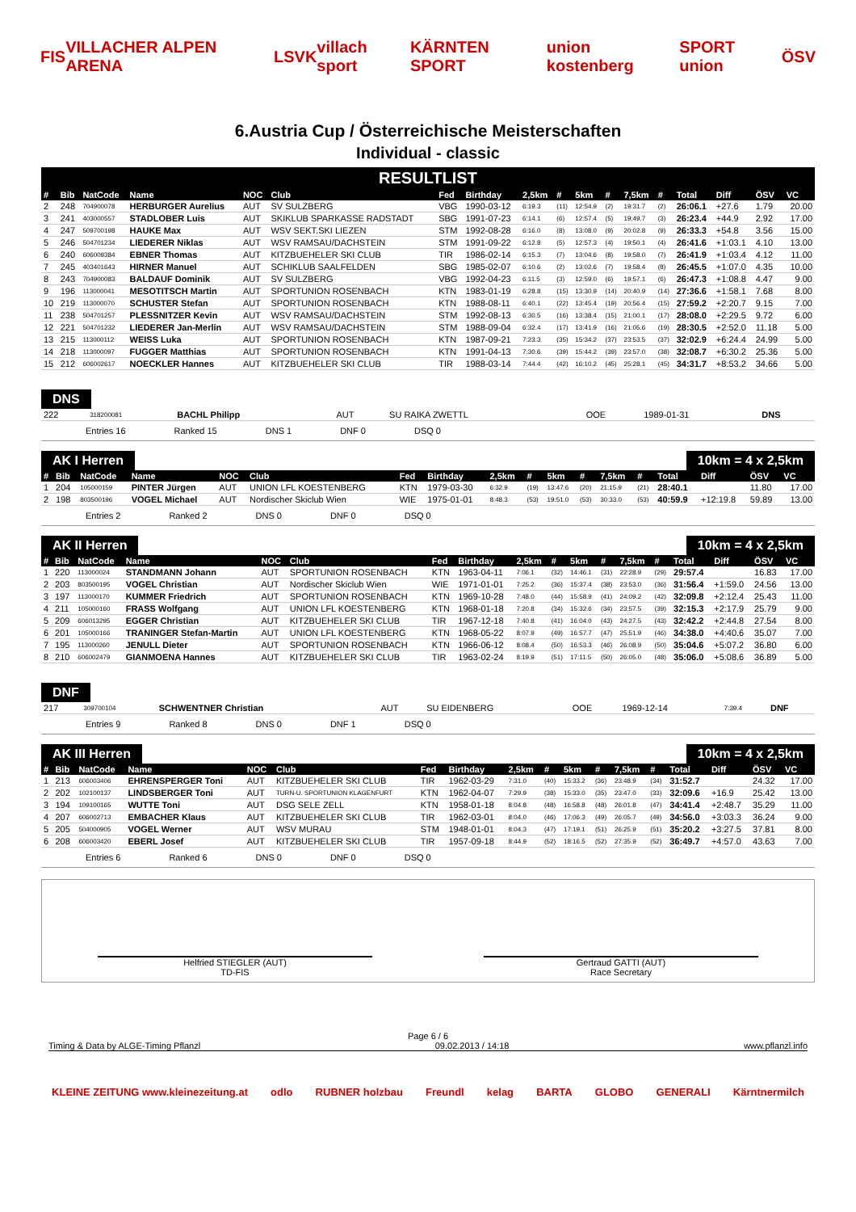FIS VILLACHER ALPEN ARENA LSVK villach sport KÄRNTEN SPORT union kostenberg SPORT union ÖSV
6.Austria Cup / Österreichische Meisterschaften
Individual - classic
RESULTLIST
| # | Bib | NatCode | Name | NOC | Club | Fed | Birthday | 2,5km | # | 5km | # | 7,5km | # | Total | Diff | ÖSV | VC |
| --- | --- | --- | --- | --- | --- | --- | --- | --- | --- | --- | --- | --- | --- | --- | --- | --- | --- |
| 2 | 248 | 704900078 | HERBURGER Aurelius | AUT | SV SULZBERG | VBG | 1990-03-12 | 6:19.3 | (11) | 12:54.9 | (2) | 19:31.7 | (2) | 26:06.1 | +27.6 | 1.79 | 20.00 |
| 3 | 241 | 403000557 | STADLOBER Luis | AUT | SKIKLUB SPARKASSE RADSTADT | SBG | 1991-07-23 | 6:14.1 | (6) | 12:57.4 | (5) | 19:49.7 | (3) | 26:23.4 | +44.9 | 2.92 | 17.00 |
| 4 | 247 | 509700198 | HAUKE Max | AUT | WSV SEKT.SKI LIEZEN | STM | 1992-08-28 | 6:16.0 | (8) | 13:08.0 | (9) | 20:02.8 | (9) | 26:33.3 | +54.8 | 3.56 | 15.00 |
| 5 | 246 | 504701234 | LIEDERER Niklas | AUT | WSV RAMSAU/DACHSTEIN | STM | 1991-09-22 | 6:12.8 | (5) | 12:57.3 | (4) | 19:50.1 | (4) | 26:41.6 | +1:03.1 | 4.10 | 13.00 |
| 6 | 240 | 606009384 | EBNER Thomas | AUT | KITZBUEHELER SKI CLUB | TIR | 1986-02-14 | 6:15.3 | (7) | 13:04.6 | (8) | 19:58.0 | (7) | 26:41.9 | +1:03.4 | 4.12 | 11.00 |
| 7 | 245 | 403401643 | HIRNER Manuel | AUT | SCHIKLUB SAALFELDEN | SBG | 1985-02-07 | 6:10.6 | (2) | 13:02.6 | (7) | 19:58.4 | (8) | 26:45.5 | +1:07.0 | 4.35 | 10.00 |
| 8 | 243 | 704900083 | BALDAUF Dominik | AUT | SV SULZBERG | VBG | 1992-04-23 | 6:11.5 | (3) | 12:59.0 | (6) | 19:57.1 | (6) | 26:47.3 | +1:08.8 | 4.47 | 9.00 |
| 9 | 196 | 113000041 | MESOTITSCH Martin | AUT | SPORTUNION ROSENBACH | KTN | 1983-01-19 | 6:28.8 | (15) | 13:30.9 | (14) | 20:40.9 | (14) | 27:36.6 | +1:58.1 | 7.68 | 8.00 |
| 10 | 219 | 113000070 | SCHUSTER Stefan | AUT | SPORTUNION ROSENBACH | KTN | 1988-08-11 | 6:40.1 | (22) | 13:45.4 | (19) | 20:56.4 | (15) | 27:59.2 | +2:20.7 | 9.15 | 7.00 |
| 11 | 238 | 504701257 | PLESSNITZER Kevin | AUT | WSV RAMSAU/DACHSTEIN | STM | 1992-08-13 | 6:30.5 | (16) | 13:38.4 | (15) | 21:00.1 | (17) | 28:08.0 | +2:29.5 | 9.72 | 6.00 |
| 12 | 221 | 504701232 | LIEDERER Jan-Merlin | AUT | WSV RAMSAU/DACHSTEIN | STM | 1988-09-04 | 6:32.4 | (17) | 13:41.9 | (16) | 21:05.6 | (19) | 28:30.5 | +2:52.0 | 11.18 | 5.00 |
| 13 | 215 | 113000112 | WEISS Luka | AUT | SPORTUNION ROSENBACH | KTN | 1987-09-21 | 7:23.3 | (35) | 15:34.2 | (37) | 23:53.5 | (37) | 32:02.9 | +6:24.4 | 24.99 | 5.00 |
| 14 | 218 | 113000097 | FUGGER Matthias | AUT | SPORTUNION ROSENBACH | KTN | 1991-04-13 | 7:30.6 | (39) | 15:44.2 | (39) | 23:57.0 | (38) | 32:08.7 | +6:30.2 | 25.36 | 5.00 |
| 15 | 212 | 606002617 | NOECKLER Hannes | AUT | KITZBUEHELER SKI CLUB | TIR | 1988-03-14 | 7:44.4 | (42) | 16:10.2 | (45) | 25:28.1 | (45) | 34:31.7 | +8:53.2 | 34.66 | 5.00 |
DNS
| 222 | 318200081 | BACHL Philipp | AUT | SU RAIKA ZWETTL | OOE | 1989-01-31 | DNS |
Entries 16 Ranked 15 DNS 1 DNF 0 DSQ 0
AK I Herren 10km = 4 x 2,5km
| # | Bib | NatCode | Name | NOC | Club | Fed | Birthday | 2,5km | # | 5km | # | 7,5km | # | Total | Diff | ÖSV | VC |
| --- | --- | --- | --- | --- | --- | --- | --- | --- | --- | --- | --- | --- | --- | --- | --- | --- | --- |
| 1 | 204 | 105000159 | PINTER Jürgen | AUT | UNION LFL KOESTENBERG | KTN | 1979-03-30 | 6:32.9 | (19) | 13:47.6 | (20) | 21:15.9 | (21) | 28:40.1 | | 11.80 | 17.00 |
| 2 | 198 | 803500196 | VOGEL Michael | AUT | Nordischer Skiclub Wien | WIE | 1975-01-01 | 8:48.3 | (53) | 19:51.0 | (53) | 30:33.0 | (53) | 40:59.9 | +12:19.8 | 59.89 | 13.00 |
Entries 2 Ranked 2 DNS 0 DNF 0 DSQ 0
AK II Herren 10km = 4 x 2,5km
| # | Bib | NatCode | Name | NOC | Club | Fed | Birthday | 2,5km | # | 5km | # | 7,5km | # | Total | Diff | ÖSV | VC |
| --- | --- | --- | --- | --- | --- | --- | --- | --- | --- | --- | --- | --- | --- | --- | --- | --- | --- |
| 1 | 220 | 113000024 | STANDMANN Johann | AUT | SPORTUNION ROSENBACH | KTN | 1963-04-11 | 7:06.1 | (32) | 14:46.1 | (31) | 22:28.9 | (29) | 29:57.4 | | 16.83 | 17.00 |
| 2 | 203 | 803500195 | VOGEL Christian | AUT | Nordischer Skiclub Wien | WIE | 1971-01-01 | 7:25.2 | (36) | 15:37.4 | (38) | 23:53.0 | (36) | 31:56.4 | +1:59.0 | 24.56 | 13.00 |
| 3 | 197 | 113000170 | KUMMER Friedrich | AUT | SPORTUNION ROSENBACH | KTN | 1969-10-28 | 7:48.0 | (44) | 15:58.9 | (41) | 24:09.2 | (42) | 32:09.8 | +2:12.4 | 25.43 | 11.00 |
| 4 | 211 | 105000160 | FRASS Wolfgang | AUT | UNION LFL KOESTENBERG | KTN | 1968-01-18 | 7:20.8 | (34) | 15:32.6 | (34) | 23:57.5 | (39) | 32:15.3 | +2:17.9 | 25.79 | 9.00 |
| 5 | 209 | 606013295 | EGGER Christian | AUT | KITZBUEHELER SKI CLUB | TIR | 1967-12-18 | 7:40.8 | (41) | 16:04.0 | (43) | 24:27.5 | (43) | 32:42.2 | +2:44.8 | 27.54 | 8.00 |
| 6 | 201 | 105000166 | TRANINGER Stefan-Martin | AUT | UNION LFL KOESTENBERG | KTN | 1968-05-22 | 8:07.9 | (49) | 16:57.7 | (47) | 25:51.9 | (46) | 34:38.0 | +4:40.6 | 35.07 | 7.00 |
| 7 | 195 | 113000260 | JENULL Dieter | AUT | SPORTUNION ROSENBACH | KTN | 1966-06-12 | 8:08.4 | (50) | 16:53.3 | (46) | 26:08.9 | (50) | 35:04.6 | +5:07.2 | 36.80 | 6.00 |
| 8 | 210 | 606002479 | GIANMOENA Hannes | AUT | KITZBUEHELER SKI CLUB | TIR | 1963-02-24 | 8:19.9 | (51) | 17:11.5 | (50) | 26:05.0 | (48) | 35:06.0 | +5:08.6 | 36.89 | 5.00 |
DNF
| 217 | 309700104 | SCHWENTNER Christian | AUT | SU EIDENBERG | OOE | 1969-12-14 | 7:39.4 | DNF |
Entries 9 Ranked 8 DNS 0 DNF 1 DSQ 0
AK III Herren 10km = 4 x 2,5km
| # | Bib | NatCode | Name | NOC | Club | Fed | Birthday | 2,5km | # | 5km | # | 7,5km | # | Total | Diff | ÖSV | VC |
| --- | --- | --- | --- | --- | --- | --- | --- | --- | --- | --- | --- | --- | --- | --- | --- | --- | --- |
| 1 | 213 | 606003406 | EHRENSPERGER Toni | AUT | KITZBUEHELER SKI CLUB | TIR | 1962-03-29 | 7:31.0 | (40) | 15:33.2 | (36) | 23:48.9 | (34) | 31:52.7 | | 24.32 | 17.00 |
| 2 | 202 | 102100137 | LINDSBERGER Toni | AUT | TURN-U. SPORTUNION KLAGENFURT | KTN | 1962-04-07 | 7:29.9 | (38) | 15:33.0 | (35) | 23:47.0 | (33) | 32:09.6 | +16.9 | 25.42 | 13.00 |
| 3 | 194 | 109100165 | WUTTE Toni | AUT | DSG SELE ZELL | KTN | 1958-01-18 | 8:04.8 | (48) | 16:58.8 | (48) | 26:01.8 | (47) | 34:41.4 | +2:48.7 | 35.29 | 11.00 |
| 4 | 207 | 606002713 | EMBACHER Klaus | AUT | KITZBUEHELER SKI CLUB | TIR | 1962-03-01 | 8:04.0 | (46) | 17:06.3 | (49) | 26:05.7 | (49) | 34:56.0 | +3:03.3 | 36.24 | 9.00 |
| 5 | 205 | 504000905 | VOGEL Werner | AUT | WSV MURAU | STM | 1948-01-01 | 8:04.3 | (47) | 17:19.1 | (51) | 26:25.9 | (51) | 35:20.2 | +3:27.5 | 37.81 | 8.00 |
| 6 | 208 | 606003420 | EBERL Josef | AUT | KITZBUEHELER SKI CLUB | TIR | 1957-09-18 | 8:44.9 | (52) | 18:16.5 | (52) | 27:35.9 | (52) | 36:49.7 | +4:57.0 | 43.63 | 7.00 |
Entries 6 Ranked 6 DNS 0 DNF 0 DSQ 0
Helfried STIEGLER (AUT)
TD-FIS
Gertraud GATTI (AUT)
Race Secretary
Page 6 / 6
Timing & Data by ALGE-Timing Pflanzl 09.02.2013 / 14:18 www.pflanzl.info
KLEINE ZEITUNG www.kleinezeitung.at odlo RUBNER holzbau Freundl kelag BARTA GLOBO GENERALI Kärntnermilch